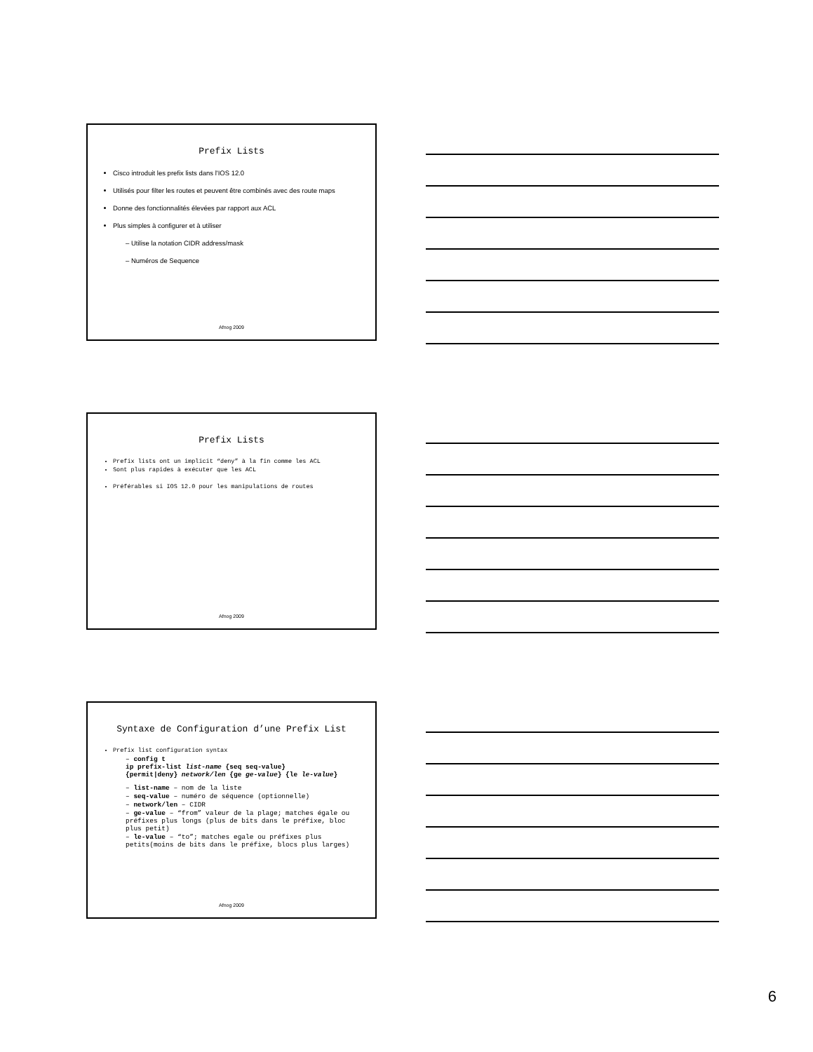Prefix Lists
Cisco introduit les prefix lists dans l'IOS 12.0
Utilisés pour filter les routes et peuvent être combinés avec des route maps
Donne des fonctionnalités élevées par rapport aux ACL
Plus simples à configurer et à utiliser
– Utilise la notation CIDR address/mask
– Numéros de Sequence
Afnog 2009
Prefix Lists
Prefix lists ont un implicit “deny” à la fin comme les ACL
Sont plus rapides à exécuter que les ACL
Préférables si IOS 12.0 pour les manipulations de routes
Afnog 2009
Syntaxe de Configuration d’une Prefix List
Prefix list configuration syntax
– config t
ip prefix-list list-name {seq seq-value}
{permit|deny} network/len {ge ge-value} {le le-value}
– list-name – nom de la liste
– seq-value – numéro de séquence (optionnelle)
– network/len – CIDR
– ge-value – “from” valeur de la plage; matches égale ou préfixes plus longs (plus de bits dans le préfixe, bloc plus petit)
– le-value – “to”; matches egale ou préfixes plus petits(moins de bits dans le préfixe, blocs plus larges)
Afnog 2009
6